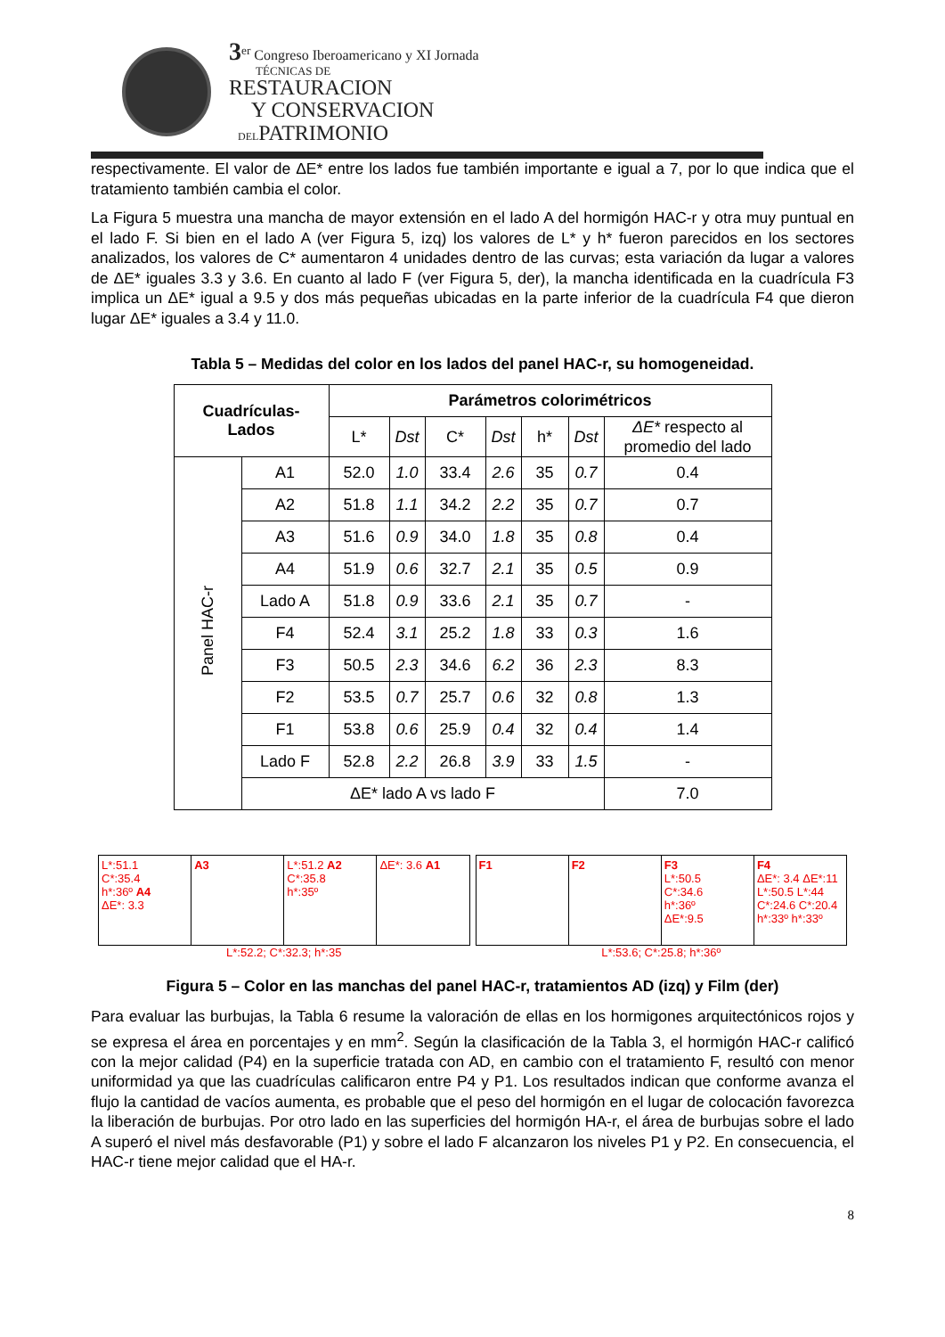3<sup>er</sup> Congreso Iberoamericano y XI Jornada
TÉCNICAS DE
RESTAURACION
Y CONSERVACION
DELPATRIMONIO
respectivamente. El valor de ΔE* entre los lados fue también importante e igual a 7, por lo que indica que el tratamiento también cambia el color.
La Figura 5 muestra una mancha de mayor extensión en el lado A del hormigón HAC-r y otra muy puntual en el lado F. Si bien en el lado A (ver Figura 5, izq) los valores de L* y h* fueron parecidos en los sectores analizados, los valores de C* aumentaron 4 unidades dentro de las curvas; esta variación da lugar a valores de ΔE* iguales 3.3 y 3.6. En cuanto al lado F (ver Figura 5, der), la mancha identificada en la cuadrícula F3 implica un ΔE* igual a 9.5 y dos más pequeñas ubicadas en la parte inferior de la cuadrícula F4 que dieron lugar ΔE* iguales a 3.4 y 11.0.
Tabla 5 – Medidas del color en los lados del panel HAC-r, su homogeneidad.
| Cuadrículas- Lados | | Parámetros colorimétricos | | | | | | |
| --- | --- | --- | --- | --- | --- | --- | --- | --- |
| | | L* | Dst | C* | Dst | h* | Dst | ΔE* respecto al promedio del lado |
| Panel HAC-r | A1 | 52.0 | 1.0 | 33.4 | 2.6 | 35 | 0.7 | 0.4 |
| | A2 | 51.8 | 1.1 | 34.2 | 2.2 | 35 | 0.7 | 0.7 |
| | A3 | 51.6 | 0.9 | 34.0 | 1.8 | 35 | 0.8 | 0.4 |
| | A4 | 51.9 | 0.6 | 32.7 | 2.1 | 35 | 0.5 | 0.9 |
| | Lado A | 51.8 | 0.9 | 33.6 | 2.1 | 35 | 0.7 | - |
| | F4 | 52.4 | 3.1 | 25.2 | 1.8 | 33 | 0.3 | 1.6 |
| | F3 | 50.5 | 2.3 | 34.6 | 6.2 | 36 | 2.3 | 8.3 |
| | F2 | 53.5 | 0.7 | 25.7 | 0.6 | 32 | 0.8 | 1.3 |
| | F1 | 53.8 | 0.6 | 25.9 | 0.4 | 32 | 0.4 | 1.4 |
| | Lado F | 52.8 | 2.2 | 26.8 | 3.9 | 33 | 1.5 | - |
| | ΔE* lado A vs lado F | | | | | | | 7.0 |
L*:51.1
C*:35.4
h*:36º A4
ΔE*: 3.3
A3 L*:51.2 A2
C*:35.8
h*:35º
ΔE*: 3.6 A1
L*:52.2; C*:32.3; h*:35
F1 F2 F3
L*:50.5
C*:34.6
h*:36º
ΔE*:9.5
F4
ΔE*: 3.4 ΔE*:11
L*:50.5 L*:44
C*:24.6 C*:20.4
h*:33º h*:33º
L*:53.6; C*:25.8; h*:36º
Figura 5 – Color en las manchas del panel HAC-r, tratamientos AD (izq) y Film (der)
Para evaluar las burbujas, la Tabla 6 resume la valoración de ellas en los hormigones arquitectónicos rojos y se expresa el área en porcentajes y en mm<sup>2</sup>. Según la clasificación de la Tabla 3, el hormigón HAC-r calificó con la mejor calidad (P4) en la superficie tratada con AD, en cambio con el tratamiento F, resultó con menor uniformidad ya que las cuadrículas calificaron entre P4 y P1. Los resultados indican que conforme avanza el flujo la cantidad de vacíos aumenta, es probable que el peso del hormigón en el lugar de colocación favorezca la liberación de burbujas. Por otro lado en las superficies del hormigón HA-r, el área de burbujas sobre el lado A superó el nivel más desfavorable (P1) y sobre el lado F alcanzaron los niveles P1 y P2. En consecuencia, el HAC-r tiene mejor calidad que el HA-r.
8